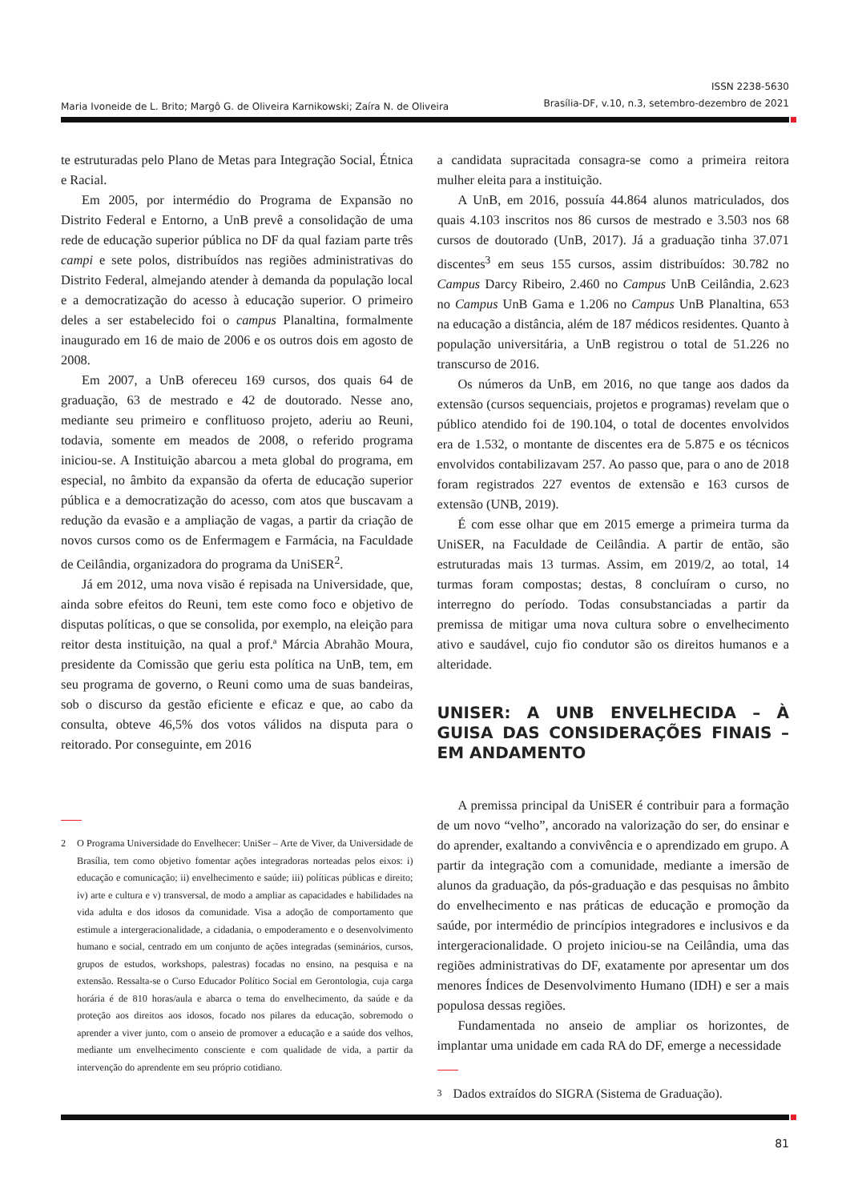Maria Ivoneide de L. Brito; Margô G. de Oliveira Karnikowski; Zaíra N. de Oliveira
ISSN 2238-5630
Brasília-DF, v.10, n.3, setembro-dezembro de 2021
te estruturadas pelo Plano de Metas para Integração Social, Étnica e Racial.
Em 2005, por intermédio do Programa de Expansão no Distrito Federal e Entorno, a UnB prevê a consolidação de uma rede de educação superior pública no DF da qual faziam parte três campi e sete polos, distribuídos nas regiões administrativas do Distrito Federal, almejando atender à demanda da população local e a democratização do acesso à educação superior. O primeiro deles a ser estabelecido foi o campus Planaltina, formalmente inaugurado em 16 de maio de 2006 e os outros dois em agosto de 2008.
Em 2007, a UnB ofereceu 169 cursos, dos quais 64 de graduação, 63 de mestrado e 42 de doutorado. Nesse ano, mediante seu primeiro e conflituoso projeto, aderiu ao Reuni, todavia, somente em meados de 2008, o referido programa iniciou-se. A Instituição abarcou a meta global do programa, em especial, no âmbito da expansão da oferta de educação superior pública e a democratização do acesso, com atos que buscavam a redução da evasão e a ampliação de vagas, a partir da criação de novos cursos como os de Enfermagem e Farmácia, na Faculdade de Ceilândia, organizadora do programa da UniSER<sup>2</sup>.
Já em 2012, uma nova visão é repisada na Universidade, que, ainda sobre efeitos do Reuni, tem este como foco e objetivo de disputas políticas, o que se consolida, por exemplo, na eleição para reitor desta instituição, na qual a prof.ª Márcia Abrahão Moura, presidente da Comissão que geriu esta política na UnB, tem, em seu programa de governo, o Reuni como uma de suas bandeiras, sob o discurso da gestão eficiente e eficaz e que, ao cabo da consulta, obteve 46,5% dos votos válidos na disputa para o reitorado. Por conseguinte, em 2016
2 O Programa Universidade do Envelhecer: UniSer – Arte de Viver, da Universidade de Brasília, tem como objetivo fomentar ações integradoras norteadas pelos eixos: i) educação e comunicação; ii) envelhecimento e saúde; iii) políticas públicas e direito; iv) arte e cultura e v) transversal, de modo a ampliar as capacidades e habilidades na vida adulta e dos idosos da comunidade. Visa a adoção de comportamento que estimule a intergeracionalidade, a cidadania, o empoderamento e o desenvolvimento humano e social, centrado em um conjunto de ações integradas (seminários, cursos, grupos de estudos, workshops, palestras) focadas no ensino, na pesquisa e na extensão. Ressalta-se o Curso Educador Político Social em Gerontologia, cuja carga horária é de 810 horas/aula e abarca o tema do envelhecimento, da saúde e da proteção aos direitos aos idosos, focado nos pilares da educação, sobremodo o aprender a viver junto, com o anseio de promover a educação e a saúde dos velhos, mediante um envelhecimento consciente e com qualidade de vida, a partir da intervenção do aprendente em seu próprio cotidiano.
a candidata supracitada consagra-se como a primeira reitora mulher eleita para a instituição.
A UnB, em 2016, possuía 44.864 alunos matriculados, dos quais 4.103 inscritos nos 86 cursos de mestrado e 3.503 nos 68 cursos de doutorado (UnB, 2017). Já a graduação tinha 37.071 discentes<sup>3</sup> em seus 155 cursos, assim distribuídos: 30.782 no Campus Darcy Ribeiro, 2.460 no Campus UnB Ceilândia, 2.623 no Campus UnB Gama e 1.206 no Campus UnB Planaltina, 653 na educação a distância, além de 187 médicos residentes. Quanto à população universitária, a UnB registrou o total de 51.226 no transcurso de 2016.
Os números da UnB, em 2016, no que tange aos dados da extensão (cursos sequenciais, projetos e programas) revelam que o público atendido foi de 190.104, o total de docentes envolvidos era de 1.532, o montante de discentes era de 5.875 e os técnicos envolvidos contabilizavam 257. Ao passo que, para o ano de 2018 foram registrados 227 eventos de extensão e 163 cursos de extensão (UNB, 2019).
É com esse olhar que em 2015 emerge a primeira turma da UniSER, na Faculdade de Ceilândia. A partir de então, são estruturadas mais 13 turmas. Assim, em 2019/2, ao total, 14 turmas foram compostas; destas, 8 concluíram o curso, no interregno do período. Todas consubstanciadas a partir da premissa de mitigar uma nova cultura sobre o envelhecimento ativo e saudável, cujo fio condutor são os direitos humanos e a alteridade.
UNISER: A UNB ENVELHECIDA – À GUISA DAS CONSIDERAÇÕES FINAIS – EM ANDAMENTO
A premissa principal da UniSER é contribuir para a formação de um novo “velho”, ancorado na valorização do ser, do ensinar e do aprender, exaltando a convivência e o aprendizado em grupo. A partir da integração com a comunidade, mediante a imersão de alunos da graduação, da pós-graduação e das pesquisas no âmbito do envelhecimento e nas práticas de educação e promoção da saúde, por intermédio de princípios integradores e inclusivos e da intergeracionalidade. O projeto iniciou-se na Ceilândia, uma das regiões administrativas do DF, exatamente por apresentar um dos menores Índices de Desenvolvimento Humano (IDH) e ser a mais populosa dessas regiões.
Fundamentada no anseio de ampliar os horizontes, de implantar uma unidade em cada RA do DF, emerge a necessidade
3 Dados extraídos do SIGRA (Sistema de Graduação).
81